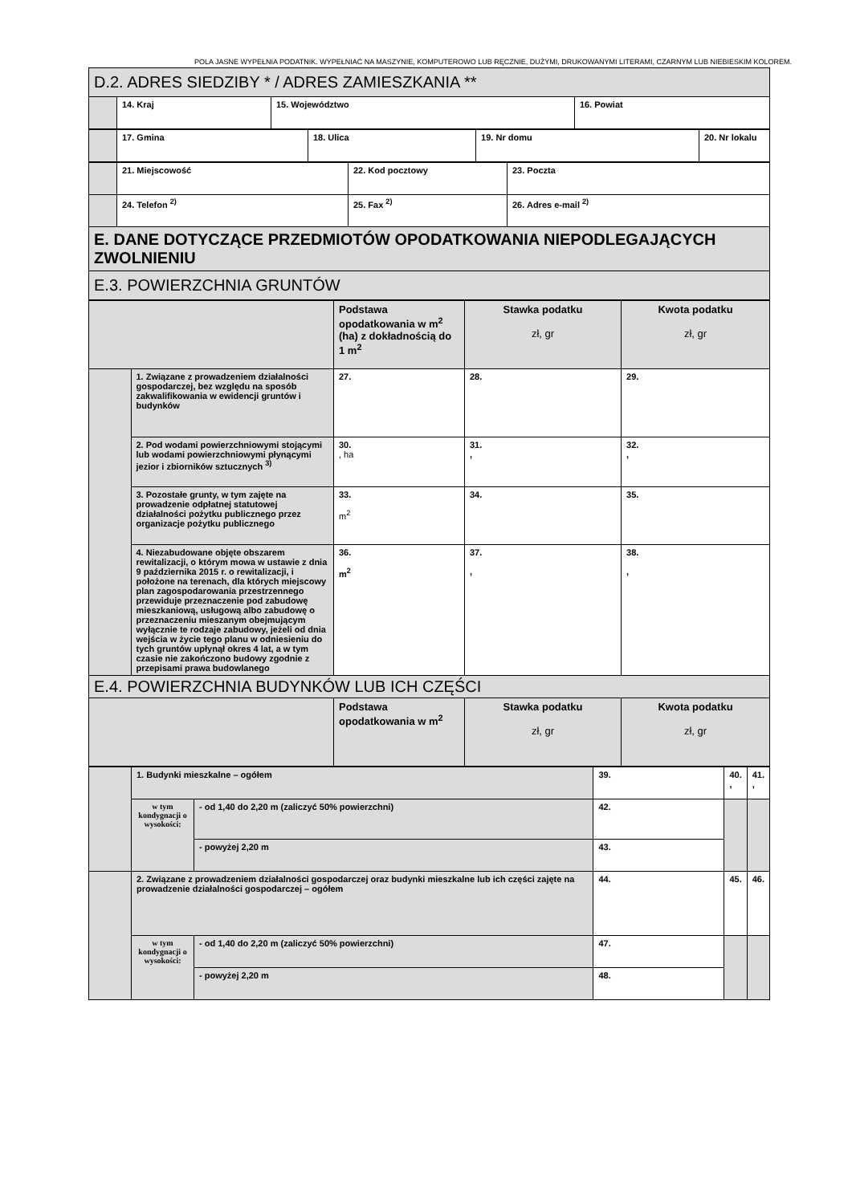POLA JASNE WYPEŁNIA PODATNIK. WYPEŁNIAĆ NA MASZYNIE, KOMPUTEROWO LUB RĘCZNIE, DUŻYMI, DRUKOWANYMI LITERAMI, CZARNYM LUB NIEBIESKIM KOLOREM.
| D.2. ADRES SIEDZIBY * / ADRES ZAMIESZKANIA ** | | | |
| | 14. Kraj | 15. Województwo | 16. Powiat |
| | 17. Gmina | 18. Ulica | 19. Nr domu | 20. Nr lokalu |
| | 21. Miejscowość | 22. Kod pocztowy | 23. Poczta |
| | 24. Telefon <sup>2)</sup> | 25. Fax <sup>2)</sup> | 26. Adres e-mail <sup>2)</sup> |
| E. DANE DOTYCZĄCE PRZEDMIOTÓW OPODATKOWANIA NIEPODLEGAJĄCYCH ZWOLNIENIU | | | |
| E.3. POWIERZCHNIA GRUNTÓW | | | |
| | | Podstawa opodatkowania w m<sup>2</sup> (ha) z dokładnością do 1 m<sup>2</sup> | Stawka podatku zł, gr | Kwota podatku zł, gr |
| | 1. Związane z prowadzeniem działalności gospodarczej, bez względu na sposób zakwalifikowania w ewidencji gruntów i budynków | 27. | 28. | 29. |
| | 2. Pod wodami powierzchniowymi stojącymi lub wodami powierzchniowymi płynącymi jezior i zbiorników sztucznych <sup>3)</sup> | 30. , ha | 31. , | 32. , |
| | 3. Pozostałe grunty, w tym zajęte na prowadzenie odpłatnej statutowej działalności pożytku publicznego przez organizacje pożytku publicznego | 33. m<sup>2</sup> | 34. | 35. |
| | 4. Niezabudowane objęte obszarem rewitalizacji, o którym mowa w ustawie z dnia 9 października 2015 r. o rewitalizacji, i położone na terenach, dla których miejscowy plan zagospodarowania przestrzennego przewiduje przeznaczenie pod zabudowę mieszkaniową, usługową albo zabudowę o przeznaczeniu mieszanym obejmującym wyłącznie te rodzaje zabudowy, jeżeli od dnia wejścia w życie tego planu w odniesieniu do tych gruntów upłynął okres 4 lat, a w tym czasie nie zakończono budowy zgodnie z przepisami prawa budowlanego | 36. m<sup>2</sup> | 37. , | 38. , |
| E.4. POWIERZCHNIA BUDYNKÓW LUB ICH CZĘŚCI | | | | |
| | | Podstawa opodatkowania w m<sup>2</sup> | Stawka podatku zł, gr | Kwota podatku zł, gr |
| | 1. Budynki mieszkalne – ogółem | | 39. | 40. , | 41. , |
| | w tym kondygnacji o wysokości: | - od 1,40 do 2,20 m (zaliczyć 50% powierzchni) | 42. | | |
| | | - powyżej 2,20 m | 43. | | |
| | 2. Związane z prowadzeniem działalności gospodarczej oraz budynki mieszkalne lub ich części zajęte na prowadzenie działalności gospodarczej – ogółem | | 44. | 45. | 46. |
| | w tym kondygnacji o wysokości: | - od 1,40 do 2,20 m (zaliczyć 50% powierzchni) | 47. | | |
| | | - powyżej 2,20 m | 48. | | |